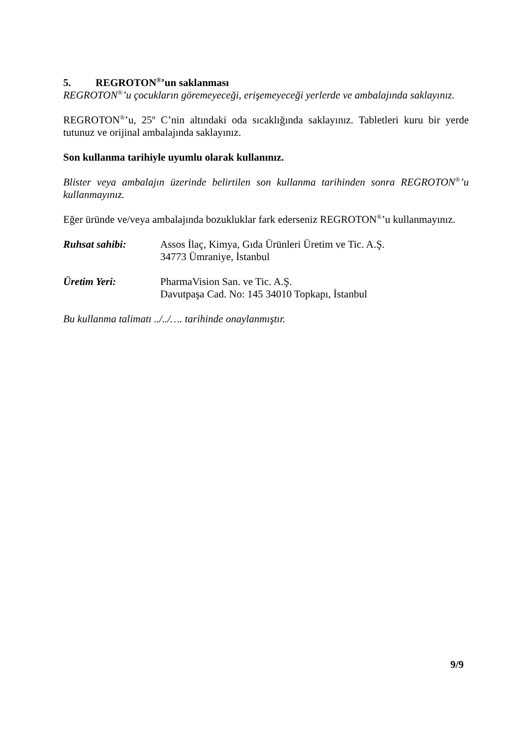5. REGROTON<sup>®</sup>’un saklanması
REGROTON<sup>®</sup>’u çocukların göremeyeceği, erişemeyeceği yerlerde ve ambalajında saklayınız.
REGROTON<sup>®</sup>’u, 25º C’nin altındaki oda sıcaklığında saklayınız. Tabletleri kuru bir yerde tutunuz ve orijinal ambalajında saklayınız.
Son kullanma tarihiyle uyumlu olarak kullanınız.
Blister veya ambalajın üzerinde belirtilen son kullanma tarihinden sonra REGROTON<sup>®</sup>’u kullanmayınız.
Eğer üründe ve/veya ambalajında bozukluklar fark ederseniz REGROTON<sup>®</sup>’u kullanmayınız.
Ruhsat sahibi: Assos İlaç, Kimya, Gıda Ürünleri Üretim ve Tic. A.Ş.
34773 Ümraniye, İstanbul
Üretim Yeri: PharmaVision San. ve Tic. A.Ş.
Davutpaşa Cad. No: 145 34010 Topkapı, İstanbul
Bu kullanma talimatı ../../…. tarihinde onaylanmıştır.
9/9